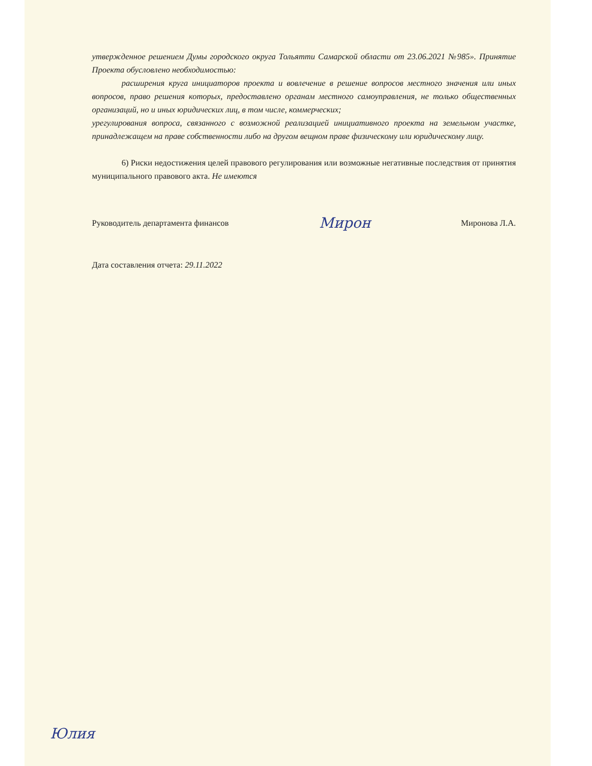утвержденное решением Думы городского округа Тольятти Самарской области от 23.06.2021 №985». Принятие Проекта обусловлено необходимостью:
расширения круга инициаторов проекта и вовлечение в решение вопросов местного значения или иных вопросов, право решения которых, предоставлено органам местного самоуправления, не только общественных организаций, но и иных юридических лиц, в том числе, коммерческих;
урегулирования вопроса, связанного с возможной реализацией инициативного проекта на земельном участке, принадлежащем на праве собственности либо на другом вещном праве физическому или юридическому лицу.
6) Риски недостижения целей правового регулирования или возможные негативные последствия от принятия муниципального правового акта. Не имеются
Руководитель департамента финансов Мирон Миронова Л.А.
Дата составления отчета: 29.11.2022
Юлия